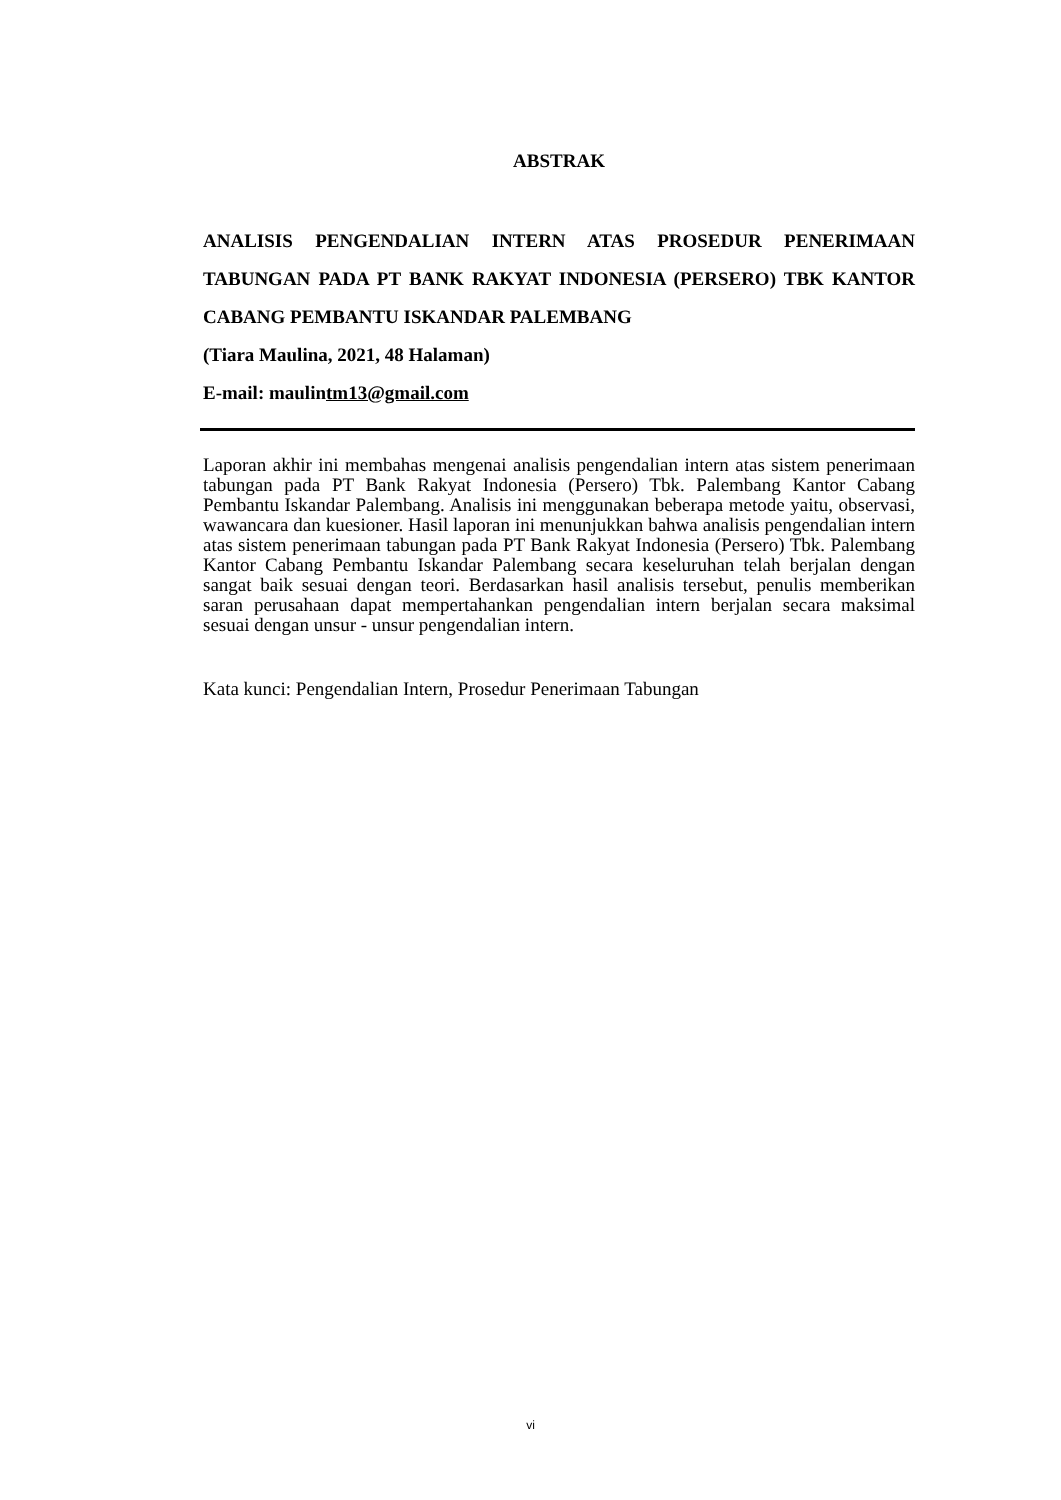ABSTRAK
ANALISIS PENGENDALIAN INTERN ATAS PROSEDUR PENERIMAAN TABUNGAN PADA PT BANK RAKYAT INDONESIA (PERSERO) TBK KANTOR CABANG PEMBANTU ISKANDAR PALEMBANG
(Tiara Maulina, 2021, 48 Halaman)
E-mail: maulintm13@gmail.com
Laporan akhir ini membahas mengenai analisis pengendalian intern atas sistem penerimaan tabungan pada PT Bank Rakyat Indonesia (Persero) Tbk. Palembang Kantor Cabang Pembantu Iskandar Palembang. Analisis ini menggunakan beberapa metode yaitu, observasi, wawancara dan kuesioner. Hasil laporan ini menunjukkan bahwa analisis pengendalian intern atas sistem penerimaan tabungan pada PT Bank Rakyat Indonesia (Persero) Tbk. Palembang Kantor Cabang Pembantu Iskandar Palembang secara keseluruhan telah berjalan dengan sangat baik sesuai dengan teori. Berdasarkan hasil analisis tersebut, penulis memberikan saran perusahaan dapat mempertahankan pengendalian intern berjalan secara maksimal sesuai dengan unsur - unsur pengendalian intern.
Kata kunci: Pengendalian Intern, Prosedur Penerimaan Tabungan
vi